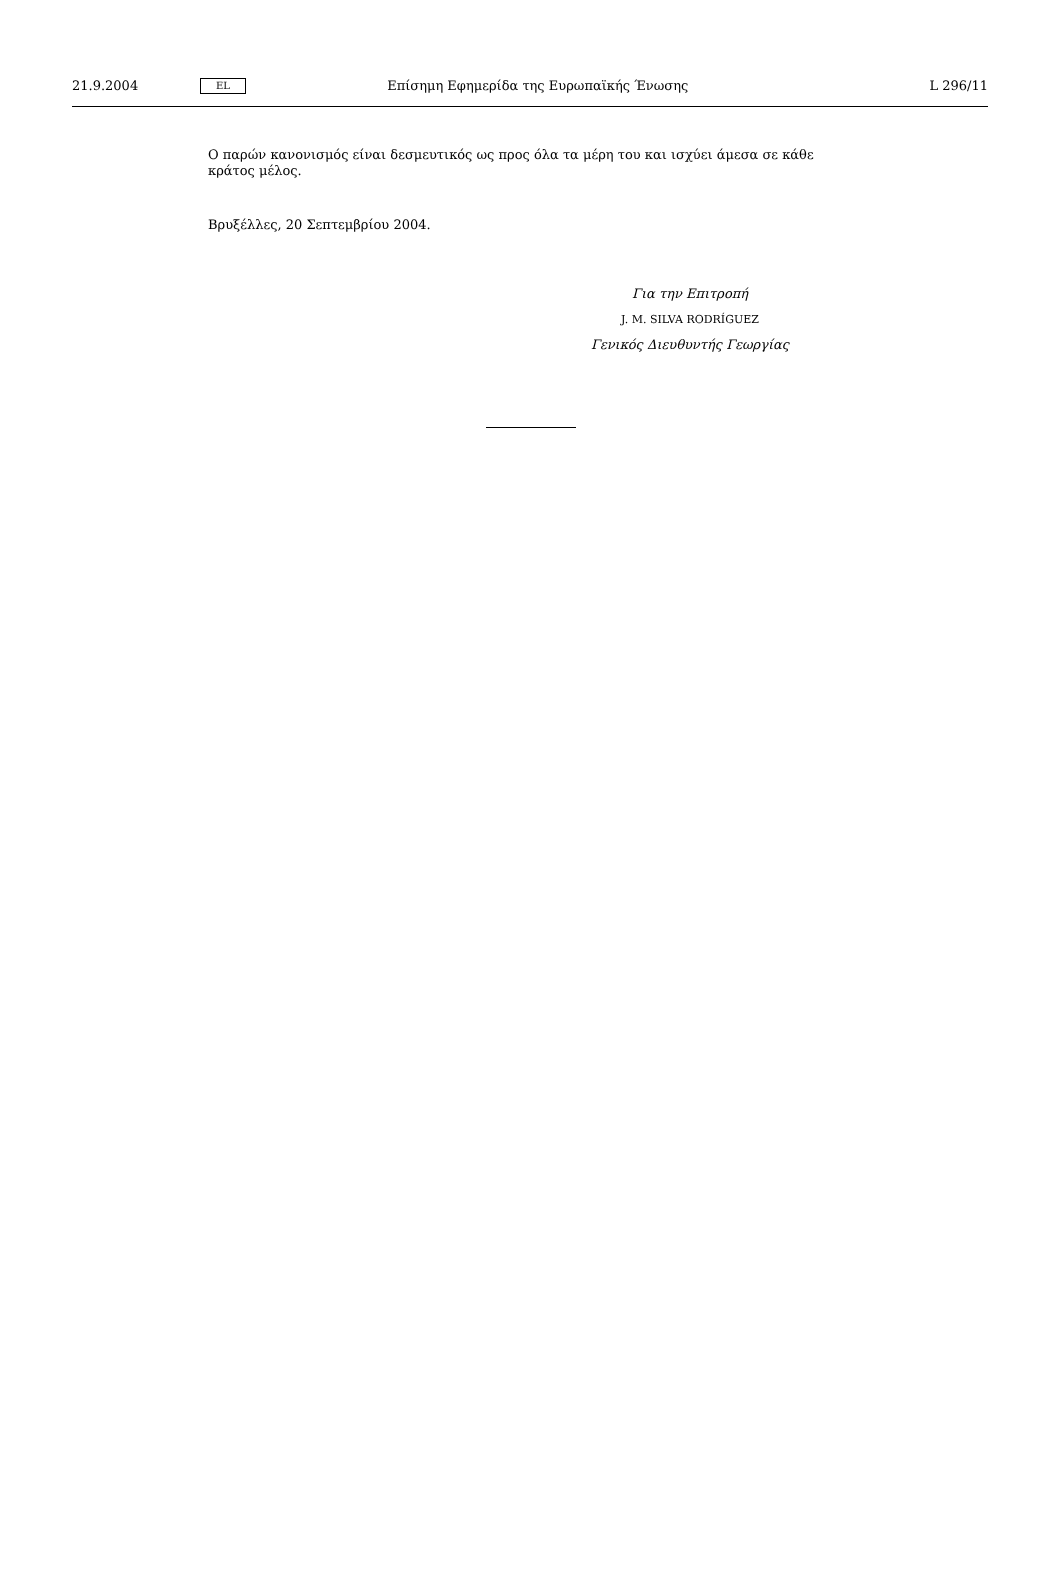21.9.2004
EL
Επίσημη Εφημερίδα της Ευρωπαϊκής Ένωσης
L 296/11
Ο παρών κανονισμός είναι δεσμευτικός ως προς όλα τα μέρη του και ισχύει άμεσα σε κάθε κράτος μέλος.
Βρυξέλλες, 20 Σεπτεμβρίου 2004.
Για την Επιτροπή
J. M. SILVA RODRÍGUEZ
Γενικός Διευθυντής Γεωργίας